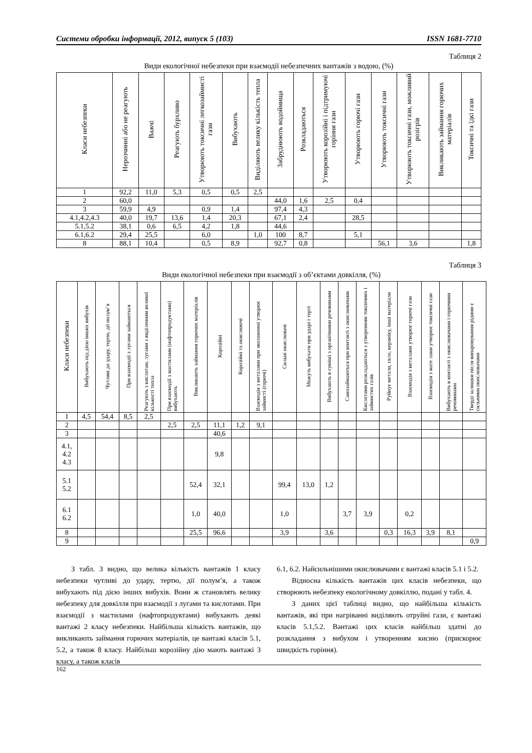Системи обробки інформації, 2012, випуск 5 (103) ISSN 1681-7710
Таблиця 2
Види екологічної небезпеки при взаємодії небезпечних вантажів з водою, (%)
| Класи небезпеки | Нерозчинні або не реагують | Важчі | Реагують бурхливо | Утворюють токсичні легкозаймисті гази | Вибухають | Виділяють велику кількість тепла | Забруднюють водоймища | Розкладаються | Утворюють корозійні і підтримуючі горіння гази | Утворюють горючі гази | Утворюють токсичні гази | Утворюють токсичні гази, можливий розігрів | Викликають займання горючих матеріалів | Токсичні та їдкі гази |
| --- | --- | --- | --- | --- | --- | --- | --- | --- | --- | --- | --- | --- | --- | --- |
| 1 | 92,2 | 11,0 | 5,3 | 0,5 | 0,5 | 2,5 | | | | | | | | |
| 2 | 60,0 | | | | | | 44,0 | 1,6 | 2,5 | 0,4 | | | | |
| 3 | 59,9 | 4,9 | | 0,9 | 1,4 | | 97,4 | 4,3 | | | | | | |
| 4.1,4.2,4.3 | 40,0 | 19,7 | 13,6 | 1,4 | 20,3 | | 67,1 | 2,4 | | 28,5 | | | | |
| 5.1,5.2 | 38,1 | 0,6 | 6,5 | 4,2 | 1,8 | | 44,6 | | | | | | | |
| 6.1,6.2 | 29,4 | 25,5 | | 6,0 | | 1,0 | 100 | 8,7 | | 5,1 | | | | |
| 8 | 88,1 | 10,4 | | 0,5 | 8,9 | | 92,7 | 0,8 | | | 56,1 | 3,6 | | 1,8 |
Таблиця 3
Види екологічної небезпеки при взаємодії з об’єктами довкілля, (%)
| Класи небезпеки | Вибухають під дією інших вибухів | Чутливі до удару, тертю, дії полум’я | При взаємодії з лугами займаються | Реагують з кислотам, лугами з виділенням великої кількості тепла | При взаємодії з мастилами (нафтопродуктами) вибухають | Викликають займання горючих матеріалів | Корозійні | Корозійні та окислюючі | Взаємодія з металами при зволоженні утворює займисті (горючі) | Сильні окислювачі | Можуть вибухати при ударі і терті | Вибухають в суміші з органічними речовинами | Самозаймаються при контакті з окислювачами | Кислотами розкладаються з утворенням токсичних і займистих газів | Руйнує метали, скло, кераміку, інші матеріали | Взаємодія з металами утворює горючі гази | Взаємодія з мате лами утворює токсичні гази | Вибухають в контакті з окислювачами і горючими речовинами | Тверді залишки після випаровування рідини є сильними окислювачами |
| --- | --- | --- | --- | --- | --- | --- | --- | --- | --- | --- | --- | --- | --- | --- | --- | --- | --- | --- | --- |
| 1 | 4,5 | 54,4 | 8,5 | 2,5 | | | | | | | | | | | | | | | |
| 2 | | | | | 2,5 | 2,5 | 11,1 | 1,2 | 9,1 | | | | | | | | | | |
| 3 | | | | | | | 40,6 | | | | | | | | | | | | |
| 4.1, 4.2 4.3 | | | | | | | 9,8 | | | | | | | | | | | | |
| 5.1 5.2 | | | | | | 52,4 | 32,1 | | | 99,4 | 13,0 | 1,2 | | | | | | | |
| 6.1 6.2 | | | | | | 1,0 | 40,0 | | | 1,0 | | | 3,7 | 3,9 | | 0,2 | | | |
| 8 | | | | | | 25,5 | 96,6 | | | 3,9 | | 3,6 | | | 0,3 | 16,3 | 3,9 | 8,1 | |
| 9 | | | | | | | | | | | | | | | | | | | 0,9 |
З табл. 3 видно, що велика кількість вантажів 1 класу небезпеки чутливі до удару, тертю, дії полум’я, а також вибухають під дією інших вибухів. Вони ж становлять велику небезпеку для довкілля при взаємодії з лугами та кислотами. При взаємодії з мастилами (нафтопродуктами) вибухають деякі вантажі 2 класу небезпеки. Найбільша кількість вантажів, що викликають займання горючих матеріалів, це вантажі класів 5.1, 5.2, а також 8 класу. Найбільш корозійну дію мають вантажі 3 класу, а також класів
6.1, 6.2. Найсильнішими окислювачами є вантажі класів 5.1 і 5.2.
Відносна кількість вантажів цих класів небезпеки, що створюють небезпеку екологічному довкіллю, подані у табл. 4.
З даних цієї таблиці видно, що найбільша кількість вантажів, які при нагріванні виділяють отруйні гази, є вантажі класів 5.1,5.2. Вантажі цих класів найбільш здатні до розкладання з вибухом і утворенням кисню (прискорює швидкість горіння).
162